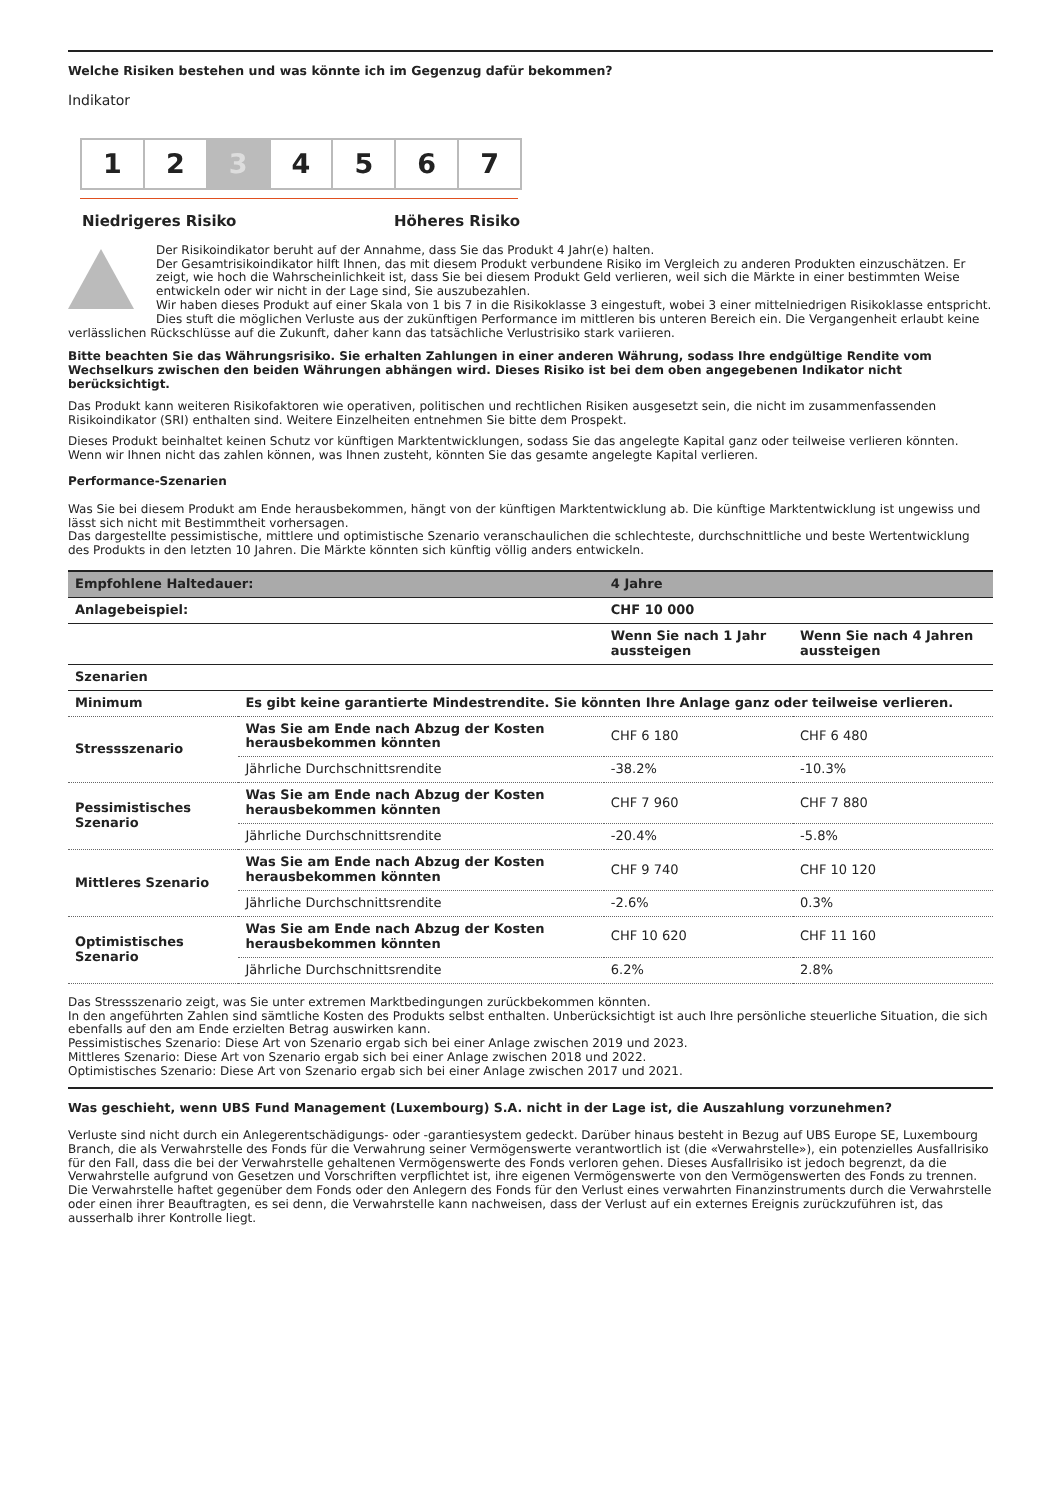Welche Risiken bestehen und was könnte ich im Gegenzug dafür bekommen?
Indikator
1 2 3 4 5 6 7
Niedrigeres Risiko Höheres Risiko
Der Risikoindikator beruht auf der Annahme, dass Sie das Produkt 4 Jahr(e) halten.
Der Gesamtrisikoindikator hilft Ihnen, das mit diesem Produkt verbundene Risiko im Vergleich zu anderen Produkten einzuschätzen. Er zeigt, wie hoch die Wahrscheinlichkeit ist, dass Sie bei diesem Produkt Geld verlieren, weil sich die Märkte in einer bestimmten Weise entwickeln oder wir nicht in der Lage sind, Sie auszubezahlen.
Wir haben dieses Produkt auf einer Skala von 1 bis 7 in die Risikoklasse 3 eingestuft, wobei 3 einer mittelniedrigen Risikoklasse entspricht.
Dies stuft die möglichen Verluste aus der zukünftigen Performance im mittleren bis unteren Bereich ein. Die Vergangenheit erlaubt keine verlässlichen Rückschlüsse auf die Zukunft, daher kann das tatsächliche Verlustrisiko stark variieren.
Bitte beachten Sie das Währungsrisiko. Sie erhalten Zahlungen in einer anderen Währung, sodass Ihre endgültige Rendite vom Wechselkurs zwischen den beiden Währungen abhängen wird. Dieses Risiko ist bei dem oben angegebenen Indikator nicht berücksichtigt.
Das Produkt kann weiteren Risikofaktoren wie operativen, politischen und rechtlichen Risiken ausgesetzt sein, die nicht im zusammenfassenden Risikoindikator (SRI) enthalten sind. Weitere Einzelheiten entnehmen Sie bitte dem Prospekt.
Dieses Produkt beinhaltet keinen Schutz vor künftigen Marktentwicklungen, sodass Sie das angelegte Kapital ganz oder teilweise verlieren könnten.
Wenn wir Ihnen nicht das zahlen können, was Ihnen zusteht, könnten Sie das gesamte angelegte Kapital verlieren.
Performance-Szenarien
Was Sie bei diesem Produkt am Ende herausbekommen, hängt von der künftigen Marktentwicklung ab. Die künftige Marktentwicklung ist ungewiss und lässt sich nicht mit Bestimmtheit vorhersagen.
Das dargestellte pessimistische, mittlere und optimistische Szenario veranschaulichen die schlechteste, durchschnittliche und beste Wertentwicklung des Produkts in den letzten 10 Jahren. Die Märkte könnten sich künftig völlig anders entwickeln.
| Empfohlene Haltedauer: | | 4 Jahre | |
| Anlagebeispiel: | | CHF 10 000 | |
| | | Wenn Sie nach 1 Jahr aussteigen | Wenn Sie nach 4 Jahren aussteigen |
| Szenarien | | | |
| Minimum | Es gibt keine garantierte Mindestrendite. Sie könnten Ihre Anlage ganz oder teilweise verlieren. | | |
| Stressszenario | Was Sie am Ende nach Abzug der Kosten herausbekommen könnten | CHF 6 180 | CHF 6 480 |
| | Jährliche Durchschnittsrendite | -38.2% | -10.3% |
| Pessimistisches Szenario | Was Sie am Ende nach Abzug der Kosten herausbekommen könnten | CHF 7 960 | CHF 7 880 |
| | Jährliche Durchschnittsrendite | -20.4% | -5.8% |
| Mittleres Szenario | Was Sie am Ende nach Abzug der Kosten herausbekommen könnten | CHF 9 740 | CHF 10 120 |
| | Jährliche Durchschnittsrendite | -2.6% | 0.3% |
| Optimistisches Szenario | Was Sie am Ende nach Abzug der Kosten herausbekommen könnten | CHF 10 620 | CHF 11 160 |
| | Jährliche Durchschnittsrendite | 6.2% | 2.8% |
Das Stressszenario zeigt, was Sie unter extremen Marktbedingungen zurückbekommen könnten.
In den angeführten Zahlen sind sämtliche Kosten des Produkts selbst enthalten. Unberücksichtigt ist auch Ihre persönliche steuerliche Situation, die sich ebenfalls auf den am Ende erzielten Betrag auswirken kann.
Pessimistisches Szenario: Diese Art von Szenario ergab sich bei einer Anlage zwischen 2019 und 2023.
Mittleres Szenario: Diese Art von Szenario ergab sich bei einer Anlage zwischen 2018 und 2022.
Optimistisches Szenario: Diese Art von Szenario ergab sich bei einer Anlage zwischen 2017 und 2021.
Was geschieht, wenn UBS Fund Management (Luxembourg) S.A. nicht in der Lage ist, die Auszahlung vorzunehmen?
Verluste sind nicht durch ein Anlegerentschädigungs- oder -garantiesystem gedeckt. Darüber hinaus besteht in Bezug auf UBS Europe SE, Luxembourg Branch, die als Verwahrstelle des Fonds für die Verwahrung seiner Vermögenswerte verantwortlich ist (die «Verwahrstelle»), ein potenzielles Ausfallrisiko für den Fall, dass die bei der Verwahrstelle gehaltenen Vermögenswerte des Fonds verloren gehen. Dieses Ausfallrisiko ist jedoch begrenzt, da die Verwahrstelle aufgrund von Gesetzen und Vorschriften verpflichtet ist, ihre eigenen Vermögenswerte von den Vermögenswerten des Fonds zu trennen. Die Verwahrstelle haftet gegenüber dem Fonds oder den Anlegern des Fonds für den Verlust eines verwahrten Finanzinstruments durch die Verwahrstelle oder einen ihrer Beauftragten, es sei denn, die Verwahrstelle kann nachweisen, dass der Verlust auf ein externes Ereignis zurückzuführen ist, das ausserhalb ihrer Kontrolle liegt.